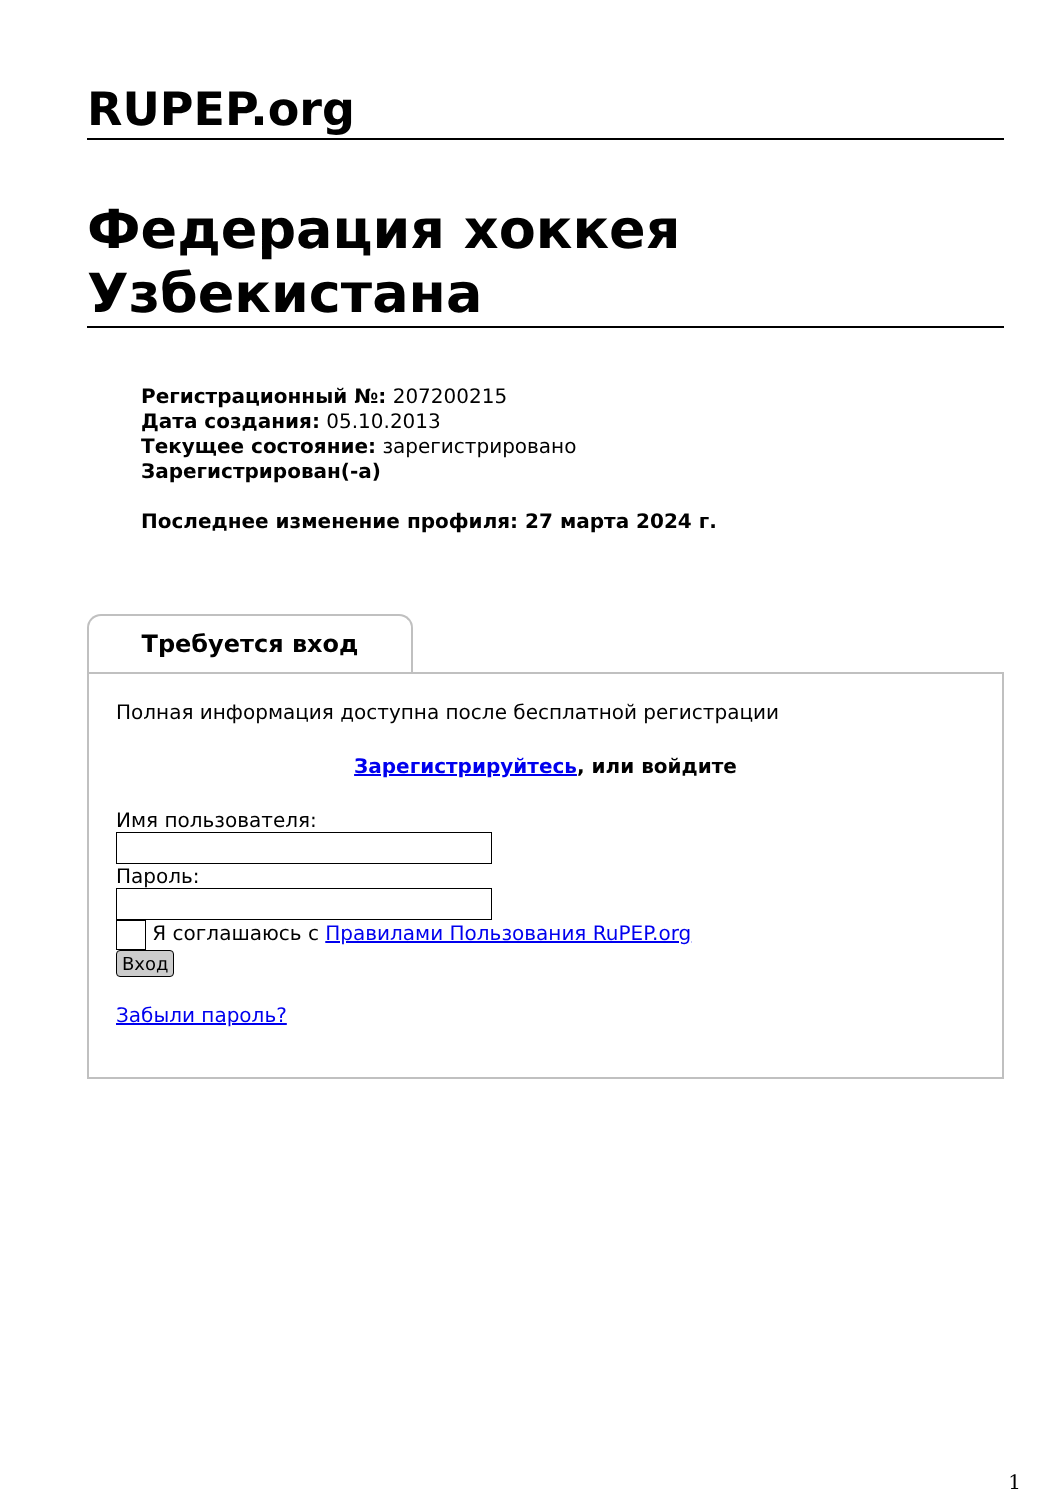RUPEP.org
Федерация хоккея Узбекистана
Регистрационный №: 207200215
Дата создания: 05.10.2013
Текущее состояние: зарегистрировано
Зарегистрирован(-а)
Последнее изменение профиля: 27 марта 2024 г.
Требуется вход
Полная информация доступна после бесплатной регистрации
Зарегистрируйтесь, или войдите
Имя пользователя:
Пароль:
Я соглашаюсь с Правилами Пользования RuPEP.org
Вход
Забыли пароль?
1